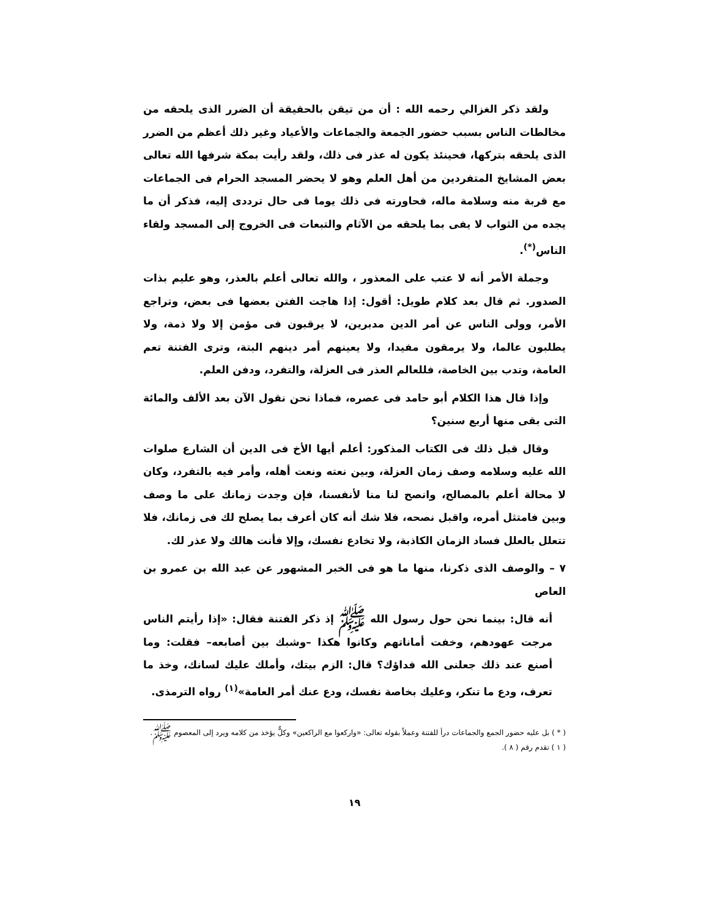ولقد ذكر الغزالي رحمه الله : أن من تيقن بالحقيقة أن الضرر الذى يلحقه من مخالطات الناس بسبب حضور الجمعة والجماعات والأعياد وغير ذلك أعظم من الضرر الذى يلحقه بتركها، فحينئذ يكون له عذر فى ذلك، ولقد رأيت بمكة شرفها الله تعالى بعض المشايخ المتفردين من أهل العلم وهو لا يحضر المسجد الحرام فى الجماعات مع قربة منه وسلامة ماله، فحاورته فى ذلك يوما فى حال ترددى إليه، فذكر أن ما يجده من الثواب لا يفى بما يلحقه من الآثام والتبعات فى الخروج إلى المسجد ولقاء الناس<sup>(*)</sup>.
وجملة الأمر أنه لا عتب على المعذور ، والله تعالى أعلم بالعذر، وهو عليم بذات الصدور. ثم قال بعد كلام طويل: أقول: إذا هاجت الفتن بعضها فى بعض، وتراجع الأمر، وولى الناس عن أمر الدين مدبرين، لا يرقبون فى مؤمن إلا ولا ذمة، ولا يطلبون عالما، ولا يرمقون مفيدا، ولا يعينهم أمر دينهم البتة، وترى الفتنة تعم العامة، وتدب بين الخاصة، فللعالم العذر فى العزلة، والتفرد، ودفن العلم.
وإذا قال هذا الكلام أبو حامد فى عصره، فماذا نحن نقول الآن بعد الألف والمائة التى بقى منها أربع سنين؟
وقال قبل ذلك فى الكتاب المذكور: أعلم أيها الأخ فى الدين أن الشارع صلوات الله عليه وسلامه وصف زمان العزلة، وبين نعته ونعت أهله، وأمر فيه بالتفرد، وكان لا محالة أعلم بالمصالح، وانصح لنا منا لأنفسنا، فإن وجدت زمانك على ما وصف وبين فامتثل أمره، واقبل نصحه، فلا شك أنه كان أعرف بما يصلح لك فى زمانك، فلا تتعلل بالعلل فساد الزمان الكاذبة، ولا تخادع نفسك، وإلا فأنت هالك ولا عذر لك.
٧ – والوصف الذى ذكرنا، منها ما هو فى الخبر المشهور عن عبد الله بن عمرو بن العاص
أنه قال: بينما نحن حول رسول الله ﷺ إذ ذكر الفتنة فقال: «إذا رأيتم الناس مرجت عهودهم، وخفت أماناتهم وكانوا هكذا –وشبك بين أصابعه– فقلت: وما أصنع عند ذلك جعلنى الله فداؤك؟ قال: الزم بيتك، وأملك عليك لسانك، وخذ ما تعرف، ودع ما تنكر، وعليك بخاصة نفسك، ودع عنك أمر العامة»<sup>(١)</sup> رواه الترمذى.
( * ) بل عليه حضور الجمع والجماعات درأ للفتنة وعملاً بقوله تعالى: «واركعوا مع الراكعين» وكلٌّ يؤخذ من كلامه ويرد إلى المعصوم ﷺ.
( ١ ) تقدم رقم ( ٨ ).
١٩